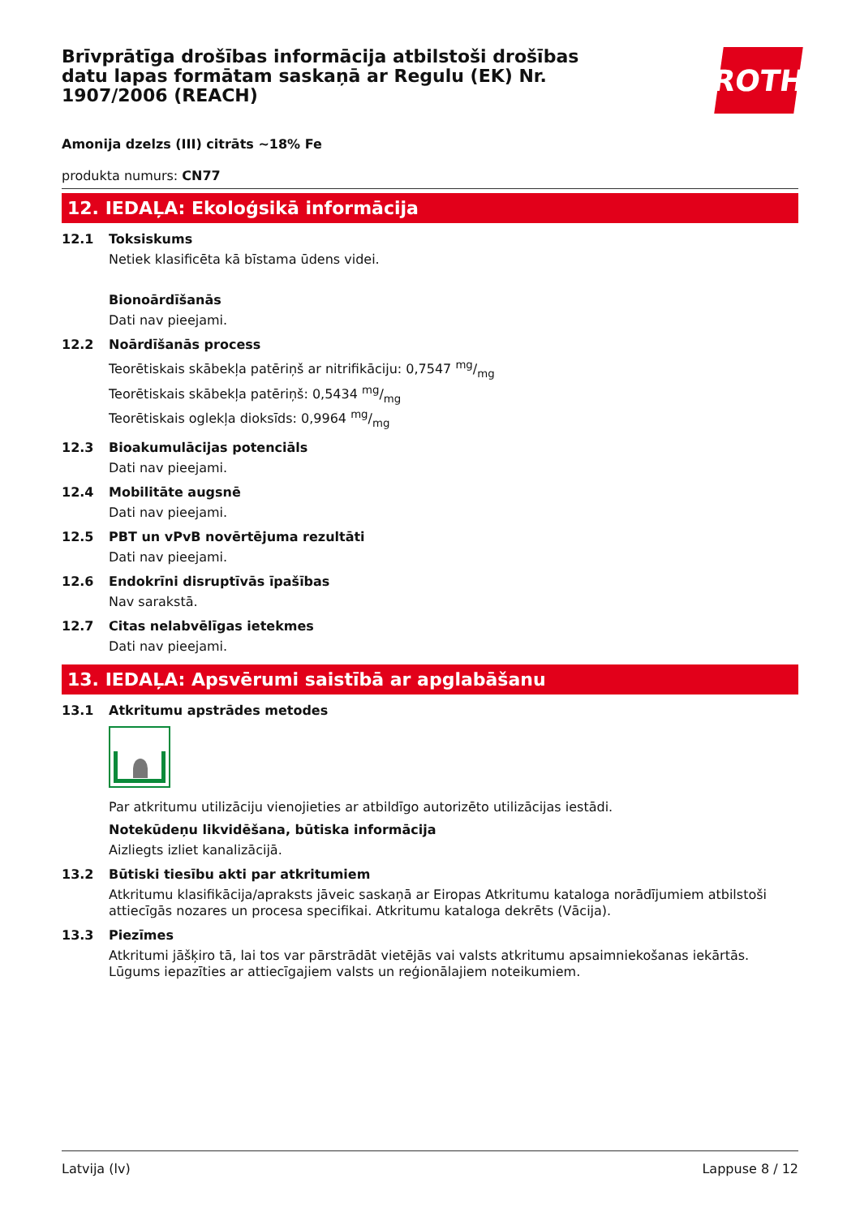Brīvprātīga drošības informācija atbilstoši drošības datu lapas formātam saskaņā ar Regulu (EK) Nr. 1907/2006 (REACH)
ROTH
Amonija dzelzs (III) citrāts ~18% Fe
produkta numurs: CN77
12. IEDAĻA: Ekoloģsikā informācija
12.1 Toksiskums
Netiek klasificēta kā bīstama ūdens videi.
Bionoārdīšanās
Dati nav pieejami.
12.2 Noārdīšanās process
Teorētiskais skābekļa patēriņš ar nitrifikāciju: 0,7547 mg/mg
Teorētiskais skābekļa patēriņš: 0,5434 mg/mg
Teorētiskais oglekļa dioksīds: 0,9964 mg/mg
12.3 Bioakumulācijas potenciāls
Dati nav pieejami.
12.4 Mobilitāte augsnē
Dati nav pieejami.
12.5 PBT un vPvB novērtējuma rezultāti
Dati nav pieejami.
12.6 Endokrīni disruptīvās īpašības
Nav sarakstā.
12.7 Citas nelabvēlīgas ietekmes
Dati nav pieejami.
13. IEDAĻA: Apsvērumi saistībā ar apglabāšanu
13.1 Atkritumu apstrādes metodes
Par atkritumu utilizāciju vienojieties ar atbildīgo autorizēto utilizācijas iestādi.
Notekūdeņu likvidēšana, būtiska informācija
Aizliegts izliet kanalizācijā.
13.2 Būtiski tiesību akti par atkritumiem
Atkritumu klasifikācija/apraksts jāveic saskaņā ar Eiropas Atkritumu kataloga norādījumiem atbilstoši attiecīgās nozares un procesa specifikai. Atkritumu kataloga dekrēts (Vācija).
13.3 Piezīmes
Atkritumi jāšķiro tā, lai tos var pārstrādāt vietējās vai valsts atkritumu apsaimniekošanas iekārtās. Lūgums iepazīties ar attiecīgajiem valsts un reģionālajiem noteikumiem.
Latvija (lv) Lappuse 8 / 12